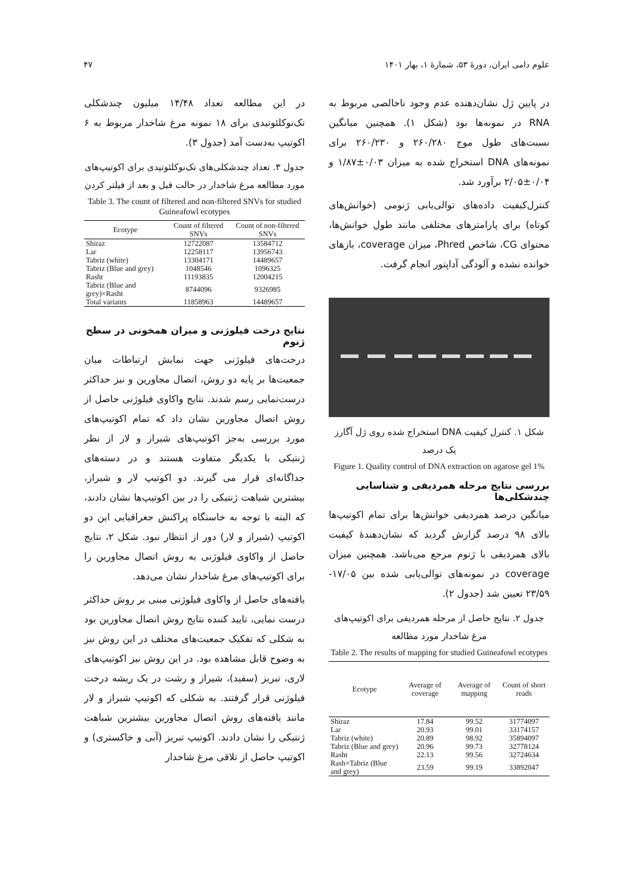علوم دامی ایران، دورهٔ ۵۳، شمارهٔ ۱، بهار ۱۴۰۱ ۴۷
در پایین ژل نشان‌دهنده عدم وجود ناخالصی مربوط به RNA در نمونه‌ها بود (شکل ۱). همچنین میانگین نسبت‌های طول موج ۲۶۰/۲۸۰ و ۲۶۰/۲۳۰ برای نمونه‌های DNA استخراج شده به میزان ۰/۰۳±۱/۸۷ و ۰/۰۴±۲/۰۵ برآورد شد.
کنترل‌کیفیت داده‌های توالی‌یابی ژنومی (خوانش‌های کوتاه) برای پارامترهای مختلفی مانند طول خوانش‌ها، محتوای CG، شاخص Phred، میزان coverage، بازهای خوانده نشده و آلودگی آداپتور انجام گرفت.
شکل ۱. کنترل کیفیت DNA استخراج شده روی ژل آگارز یک درصد
Figure 1. Quality control of DNA extraction on agarose gel 1%
بررسی نتایج مرحله همردیفی و شناسایی چندشکلی‌ها
میانگین درصد همردیفی خوانش‌ها برای تمام اکوتیپ‌ها بالای ۹۸ درصد گزارش گردید که نشان‌دهندهٔ کیفیت بالای همردیفی با ژنوم مرجع می‌باشد. همچنین میزان coverage در نمونه‌های توالی‌یابی شده بین ۱۷/۰۵- ۲۳/۵۹ تعیین شد (جدول ۲).
جدول ۲. نتایج حاصل از مرحله همردیفی برای اکوتیپ‌های مرغ شاخدار مورد مطالعه
Table 2. The results of mapping for studied Guineafowl ecotypes
| Ecotype | Average of coverage | Average of mapping | Count of short reads |
| --- | --- | --- | --- |
| Shiraz | 17.84 | 99.52 | 31774097 |
| Lar | 20.93 | 99.01 | 33174157 |
| Tabriz (white) | 20.89 | 98.92 | 35894097 |
| Tabriz (Blue and grey) | 20.96 | 99.73 | 32778124 |
| Rasht | 22.13 | 99.56 | 32724634 |
| Rash×Tabriz (Blue and grey) | 23.59 | 99.19 | 33892047 |
در این مطالعه تعداد ۱۴/۴۸ میلیون چندشکلی تک‌نوکلئوتیدی برای ۱۸ نمونه مرغ شاخدار مربوط به ۶ اکوتیپ به‌دست آمد (جدول ۳).
جدول ۳. تعداد چندشکلی‌های تک‌نوکلئوتیدی برای اکوتیپ‌های مورد مطالعه مرغ شاخدار در حالت قبل و بعد از فیلتر کردن
Table 3. The count of filtered and non-filtered SNVs for studied Guineafowl ecotypes
| Ecotype | Count of filtered SNVs | Count of non-filtered SNVs |
| --- | --- | --- |
| Shiraz | 12722087 | 13584712 |
| Lar | 12258117 | 13956743 |
| Tabriz (white) | 13304171 | 14489657 |
| Tabriz (Blue and grey) | 1048546 | 1096325 |
| Rasht | 11193835 | 12004215 |
| Tabriz (Blue and grey)×Rasht | 8744096 | 9326985 |
| Total variants | 11858963 | 14489657 |
نتایج درخت فیلوژنی و میزان همخونی در سطح ژنوم
درخت‌های فیلوژنی جهت نمایش ارتباطات میان جمعیت‌ها بر پایه دو روش، اتصال مجاورین و نیز حداکثر درست‌نمایی رسم شدند. نتایج واکاوی فیلوژنی حاصل از روش اتصال مجاورین نشان داد که تمام اکوتیپ‌های مورد بررسی به‌جز اکوتیپ‌های شیراز و لار از نظر ژنتیکی با یکدیگر متفاوت هستند و در دسته‌های جداگانه‌ای قرار می گیرند. دو اکوتیپ لار و شیراز، بیشترین شباهت ژنتیکی را در بین اکوتیپ‌ها نشان دادند، که البته با توجه به خاستگاه پراکنش جغرافیایی این دو اکوتیپ (شیراز و لار) دور از انتظار نبود. شکل ۲، نتایج حاصل از واکاوی فیلوژنی به روش اتصال مجاورین را برای اکوتیپ‌های مرغ شاخدار نشان می‌دهد.
یافته‌های حاصل از واکاوی فیلوژنی مبنی بر روش حداکثر درست نمایی، تایید کننده نتایج روش اتصال مجاورین بود به شکلی که تفکیک جمعیت‌های مختلف در این روش نیز به وضوح قابل مشاهده بود. در این روش نیز اکوتیپ‌های لاری، تبریز (سفید)، شیراز و رشت در یک ریشه درخت فیلوژنی قرار گرفتند. به شکلی که اکوتیپ شیراز و لار مانند یافته‌های روش اتصال مجاورین بیشترین شباهت ژنتیکی را نشان دادند. اکوتیپ تبریز (آبی و خاکستری) و اکوتیپ حاصل از تلاقی مرغ شاخدار